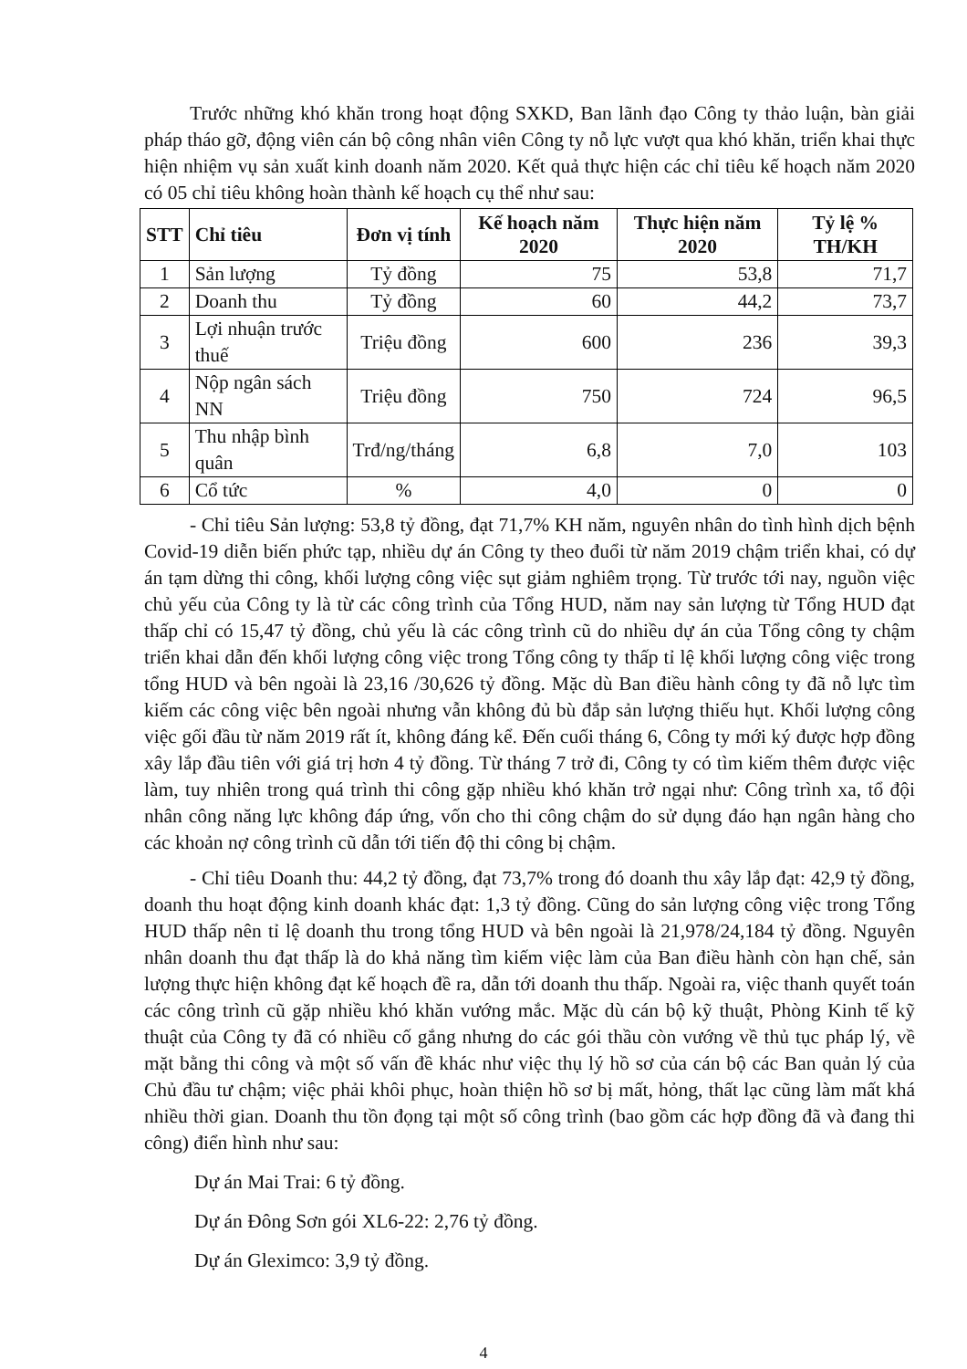Trước những khó khăn trong hoạt động SXKD, Ban lãnh đạo Công ty thảo luận, bàn giải pháp tháo gỡ, động viên cán bộ công nhân viên Công ty nỗ lực vượt qua khó khăn, triển khai thực hiện nhiệm vụ sản xuất kinh doanh năm 2020. Kết quả thực hiện các chỉ tiêu kế hoạch năm 2020 có 05 chỉ tiêu không hoàn thành kế hoạch cụ thể như sau:
| STT | Chỉ tiêu | Đơn vị tính | Kế hoạch năm 2020 | Thực hiện năm 2020 | Tỷ lệ % TH/KH |
| --- | --- | --- | --- | --- | --- |
| 1 | Sản lượng | Tỷ đồng | 75 | 53,8 | 71,7 |
| 2 | Doanh thu | Tỷ đồng | 60 | 44,2 | 73,7 |
| 3 | Lợi nhuận trước thuế | Triệu đồng | 600 | 236 | 39,3 |
| 4 | Nộp ngân sách NN | Triệu đồng | 750 | 724 | 96,5 |
| 5 | Thu nhập bình quân | Trđ/ng/tháng | 6,8 | 7,0 | 103 |
| 6 | Cổ tức | % | 4,0 | 0 | 0 |
- Chỉ tiêu Sản lượng: 53,8 tỷ đồng, đạt 71,7% KH năm, nguyên nhân do tình hình dịch bệnh Covid-19 diễn biến phức tạp, nhiều dự án Công ty theo đuổi từ năm 2019 chậm triển khai, có dự án tạm dừng thi công, khối lượng công việc sụt giảm nghiêm trọng. Từ trước tới nay, nguồn việc chủ yếu của Công ty là từ các công trình của Tổng HUD, năm nay sản lượng từ Tổng HUD đạt thấp chỉ có 15,47 tỷ đồng, chủ yếu là các công trình cũ do nhiều dự án của Tổng công ty chậm triển khai dẫn đến khối lượng công việc trong Tổng công ty thấp tỉ lệ khối lượng công việc trong tổng HUD và bên ngoài là 23,16 /30,626 tỷ đồng. Mặc dù Ban điều hành công ty đã nỗ lực tìm kiếm các công việc bên ngoài nhưng vẫn không đủ bù đắp sản lượng thiếu hụt. Khối lượng công việc gối đầu từ năm 2019 rất ít, không đáng kể. Đến cuối tháng 6, Công ty mới ký được hợp đồng xây lắp đầu tiên với giá trị hơn 4 tỷ đồng. Từ tháng 7 trở đi, Công ty có tìm kiếm thêm được việc làm, tuy nhiên trong quá trình thi công gặp nhiều khó khăn trở ngại như: Công trình xa, tổ đội nhân công năng lực không đáp ứng, vốn cho thi công chậm do sử dụng đáo hạn ngân hàng cho các khoản nợ công trình cũ dẫn tới tiến độ thi công bị chậm.
- Chỉ tiêu Doanh thu: 44,2 tỷ đồng, đạt 73,7% trong đó doanh thu xây lắp đạt: 42,9 tỷ đồng, doanh thu hoạt động kinh doanh khác đạt: 1,3 tỷ đồng. Cũng do sản lượng công việc trong Tổng HUD thấp nên tỉ lệ doanh thu trong tổng HUD và bên ngoài là 21,978/24,184 tỷ đồng. Nguyên nhân doanh thu đạt thấp là do khả năng tìm kiếm việc làm của Ban điều hành còn hạn chế, sản lượng thực hiện không đạt kế hoạch đề ra, dẫn tới doanh thu thấp. Ngoài ra, việc thanh quyết toán các công trình cũ gặp nhiều khó khăn vướng mắc. Mặc dù cán bộ kỹ thuật, Phòng Kinh tế kỹ thuật của Công ty đã có nhiều cố gắng nhưng do các gói thầu còn vướng về thủ tục pháp lý, về mặt bằng thi công và một số vấn đề khác như việc thụ lý hồ sơ của cán bộ các Ban quản lý của Chủ đầu tư chậm; việc phải khôi phục, hoàn thiện hồ sơ bị mất, hỏng, thất lạc cũng làm mất khá nhiều thời gian. Doanh thu tồn đọng tại một số công trình (bao gồm các hợp đồng đã và đang thi công) điển hình như sau:
Dự án Mai Trai: 6 tỷ đồng.
Dự án Đông Sơn gói XL6-22: 2,76 tỷ đồng.
Dự án Gleximco: 3,9 tỷ đồng.
4